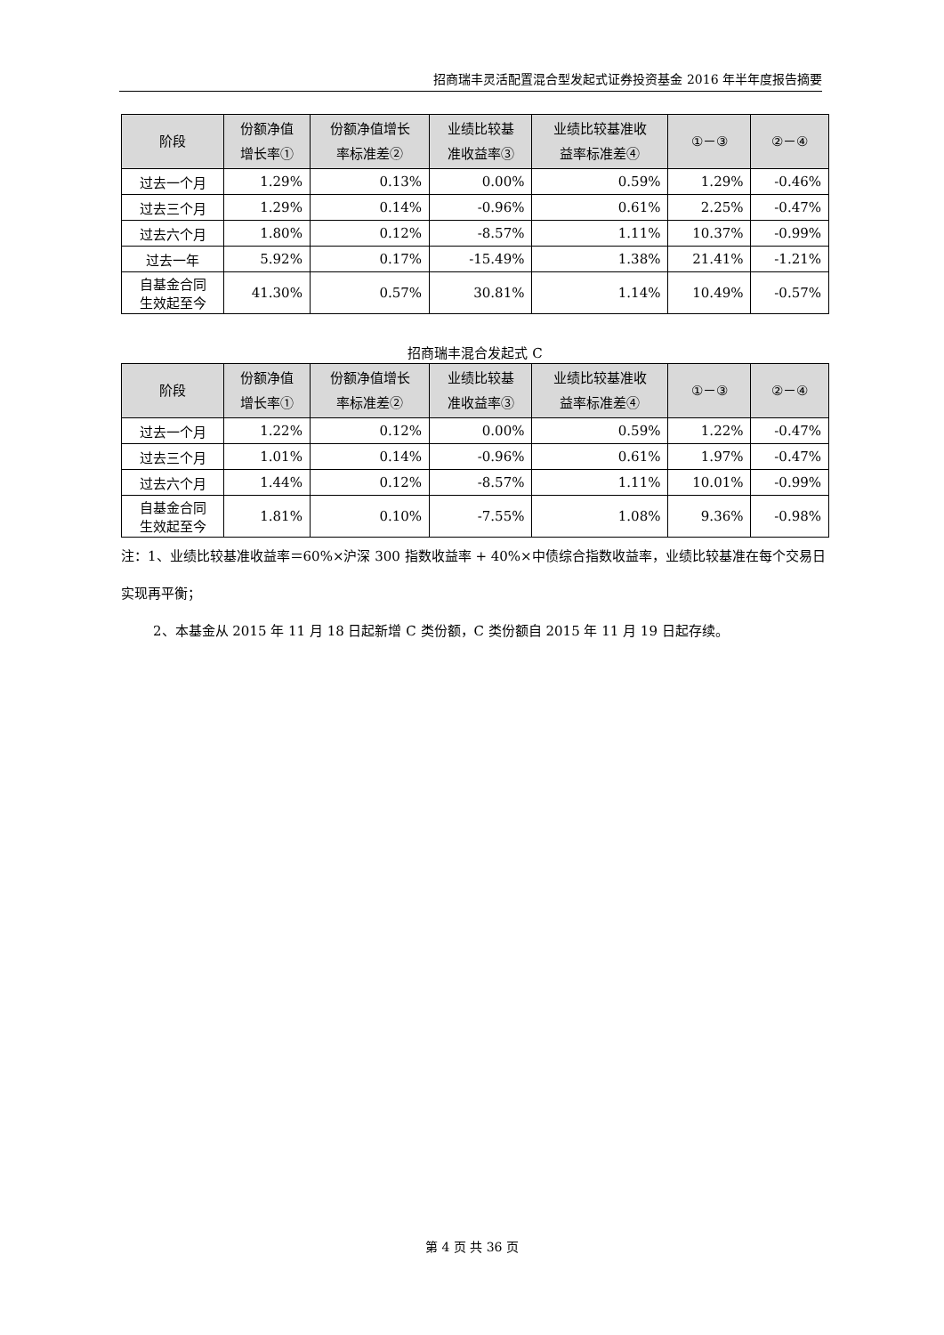招商瑞丰灵活配置混合型发起式证券投资基金 2016 年半年度报告摘要
| 阶段 | 份额净值 增长率① | 份额净值增长 率标准差② | 业绩比较基 准收益率③ | 业绩比较基准收 益率标准差④ | ①－③ | ②－④ |
| --- | --- | --- | --- | --- | --- | --- |
| 过去一个月 | 1.29% | 0.13% | 0.00% | 0.59% | 1.29% | -0.46% |
| 过去三个月 | 1.29% | 0.14% | -0.96% | 0.61% | 2.25% | -0.47% |
| 过去六个月 | 1.80% | 0.12% | -8.57% | 1.11% | 10.37% | -0.99% |
| 过去一年 | 5.92% | 0.17% | -15.49% | 1.38% | 21.41% | -1.21% |
| 自基金合同 生效起至今 | 41.30% | 0.57% | 30.81% | 1.14% | 10.49% | -0.57% |
招商瑞丰混合发起式 C
| 阶段 | 份额净值 增长率① | 份额净值增长 率标准差② | 业绩比较基 准收益率③ | 业绩比较基准收 益率标准差④ | ①－③ | ②－④ |
| --- | --- | --- | --- | --- | --- | --- |
| 过去一个月 | 1.22% | 0.12% | 0.00% | 0.59% | 1.22% | -0.47% |
| 过去三个月 | 1.01% | 0.14% | -0.96% | 0.61% | 1.97% | -0.47% |
| 过去六个月 | 1.44% | 0.12% | -8.57% | 1.11% | 10.01% | -0.99% |
| 自基金合同 生效起至今 | 1.81% | 0.10% | -7.55% | 1.08% | 9.36% | -0.98% |
注：1、业绩比较基准收益率＝60%×沪深 300 指数收益率 + 40%×中债综合指数收益率，业绩比较基准在每个交易日实现再平衡；
2、本基金从 2015 年 11 月 18 日起新增 C 类份额，C 类份额自 2015 年 11 月 19 日起存续。
第 4 页 共 36 页